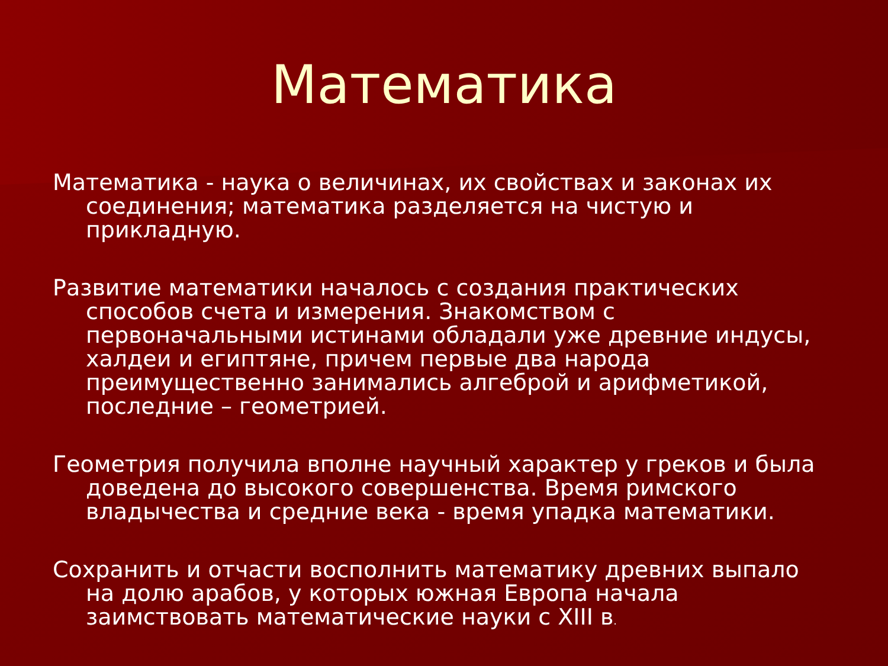Математика
Математика - наука о величинах, их свойствах и законах их соединения; математика разделяется на чистую и прикладную.
Развитие математики началось с создания практических способов счета и измерения. Знакомством с первоначальными истинами обладали уже древние индусы, халдеи и египтяне, причем первые два народа преимущественно занимались алгеброй и арифметикой, последние – геометрией.
Геометрия получила вполне научный характер у греков и была доведена до высокого совершенства. Время римского владычества и средние века - время упадка математики.
Сохранить и отчасти восполнить математику древних выпало на долю арабов, у которых южная Европа начала заимствовать математические науки с XIII в.